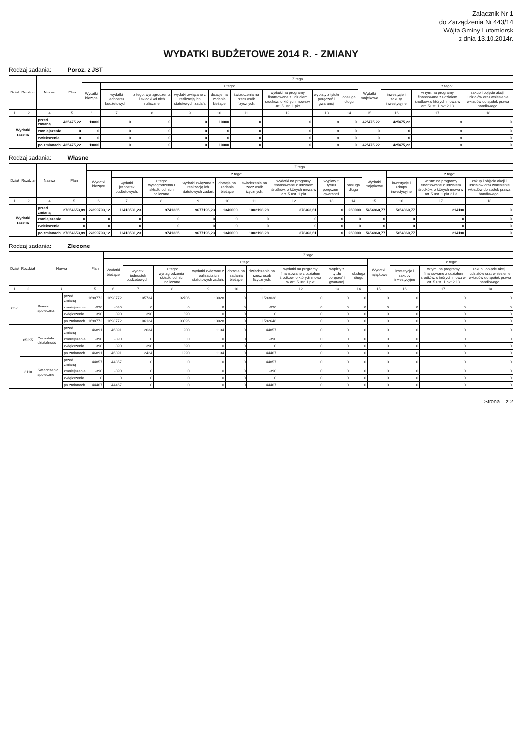Załącznik Nr 1
do Zarządzenia Nr 443/14
Wójta Gminy Lutomiersk
z dnia 13.10.2014r.
WYDATKI BUDŻETOWE 2014 R. - ZMIANY
Rodzaj zadania: Poroz. z JST
| Dział | Rozdział | Nazwa | | Plan | Z tego | | | | | | | | | | | | |
| --- | --- | --- | --- | --- | --- | --- | --- | --- | --- | --- | --- | --- | --- | --- | --- | --- | --- |
| | | | | | Wydatki bieżące | z tego: | | | | | | | | Wydatki majątkowe | z tego: | | |
| | | | | | | wydatki jednostek budżetowych, | z tego: wynagrodzenia i składki od nich naliczane | wydatki związane z realizacją ich statutowych zadań; | dotacje na zadania bieżące | świadczenia na rzecz osób fizycznych; | wydatki na programy finansowane z udziałem środków, o których mowa w art. 5 ust. 1 pkt | wypłaty z tytułu poręczeń i gwarancji | obsługa długu | | inwestycje i zakupy inwestycyjne | w tym: na programy finansowane z udziałem środków, o których mowa w art. 5 ust. 1 pkt 2 i 3 | zakup i objęcie akcji i udziałów oraz wniesienie wkładów do spółek prawa handlowego. |
| 1 | 2 | 4 | | 5 | 6 | 7 | 8 | 9 | 10 | 11 | 12 | 13 | 14 | 15 | 16 | 17 | 18 |
| Wydatki razem: | | | przed zmianą | 435475,22 | 10000 | 0 | 0 | 0 | 10000 | 0 | 0 | 0 | 0 | 425475,22 | 425475,22 | 0 | 0 |
| | | | zmniejszenie | 0 | 0 | 0 | 0 | 0 | 0 | 0 | 0 | 0 | 0 | 0 | 0 | 0 | 0 |
| | | | zwiększenie | 0 | 0 | 0 | 0 | 0 | 0 | 0 | 0 | 0 | 0 | 0 | 0 | 0 | 0 |
| | | | po zmianach | 435475,22 | 10000 | 0 | 0 | 0 | 10000 | 0 | 0 | 0 | 0 | 425475,22 | 425475,22 | 0 | 0 |
Rodzaj zadania: Własne
| Dział | Rozdział | Nazwa | | Plan | Z tego | | | | | | | | | | | | |
| --- | --- | --- | --- | --- | --- | --- | --- | --- | --- | --- | --- | --- | --- | --- | --- | --- | --- |
| | | | | | Wydatki bieżące | z tego: | | | | | | | | Wydatki majątkowe | z tego: | | |
| | | | | | | wydatki jednostek budżetowych, | z tego: wynagrodzenia i składki od nich naliczane | wydatki związane z realizacją ich statutowych zadań; | dotacje na zadania bieżące | świadczenia na rzecz osób fizycznych; | wydatki na programy finansowane z udziałem środków, o których mowa w art. 5 ust. 1 pkt | wypłaty z tytułu poręczeń i gwarancji | obsługa długu | | inwestycje i zakupy inwestycyjne | w tym: na programy finansowane z udziałem środków, o których mowa w art. 5 ust. 1 pkt 2 i 3 | zakup i objęcie akcji i udziałów oraz wniesienie wkładów do spółek prawa handlowego. |
| 1 | 2 | 4 | | 5 | 6 | 7 | 8 | 9 | 10 | 11 | 12 | 13 | 14 | 15 | 16 | 17 | 18 |
| Wydatki razem: | | | przed zmianą | 27854653,89 | 22399793,12 | 19418531,23 | 9741335 | 9677196,23 | 1340600 | 1002198,28 | 378463,61 | 0 | 260000 | 5454860,77 | 5454860,77 | 214100 | 0 |
| | | | zmniejszenie | 0 | 0 | 0 | 0 | 0 | 0 | 0 | 0 | 0 | 0 | 0 | 0 | 0 | 0 |
| | | | zwiększenie | 0 | 0 | 0 | 0 | 0 | 0 | 0 | 0 | 0 | 0 | 0 | 0 | 0 | 0 |
| | | | po zmianach | 27854653,89 | 22399793,12 | 19418531,23 | 9741335 | 9677196,23 | 1340600 | 1002198,28 | 378463,61 | 0 | 260000 | 5454860,77 | 5454860,77 | 214100 | 0 |
Rodzaj zadania: Zlecone
| Dział | Rozdział | Nazwa | | Plan | Z tego | | | | | | | | | | | | |
| --- | --- | --- | --- | --- | --- | --- | --- | --- | --- | --- | --- | --- | --- | --- | --- | --- | --- |
| | | | | | Wydatki bieżące | z tego: | | | | | | | | Wydatki majątkowe | z tego: | | |
| | | | | | | wydatki jednostek budżetowych, | z tego: wynagrodzenia i składki od nich naliczane | wydatki związane z realizacją ich statutowych zadań; | dotacje na zadania bieżące | świadczenia na rzecz osób fizycznych; | wydatki na programy finansowane z udziałem środków, o których mowa w art. 5 ust. 1 pkt | wypłaty z tytułu poręczeń i gwarancji | obsługa długu | | inwestycje i zakupy inwestycyjne | w tym: na programy finansowane z udziałem środków, o których mowa w art. 5 ust. 1 pkt 2 i 3 | zakup i objęcie akcji i udziałów oraz wniesienie wkładów do spółek prawa handlowego. |
| 1 | 2 | 4 | | 5 | 6 | 7 | 8 | 9 | 10 | 11 | 12 | 13 | 14 | 15 | 16 | 17 | 18 |
| 852 | | Pomoc społeczna | przed zmianą | 1698772 | 1698772 | 105734 | 92706 | 13028 | 0 | 1593038 | 0 | 0 | 0 | 0 | 0 | 0 | 0 |
| | | | zmniejszenie | -390 | -390 | 0 | 0 | 0 | 0 | -390 | 0 | 0 | 0 | 0 | 0 | 0 | 0 |
| | | | zwiększenie | 390 | 390 | 390 | 390 | 0 | 0 | 0 | 0 | 0 | 0 | 0 | 0 | 0 | 0 |
| | | | po zmianach | 1698772 | 1698772 | 106124 | 93096 | 13028 | 0 | 1592648 | 0 | 0 | 0 | 0 | 0 | 0 | 0 |
| | 85295 | Pozostała działalność | przed zmianą | 46891 | 46891 | 2034 | 900 | 1134 | 0 | 44857 | 0 | 0 | 0 | 0 | 0 | 0 | 0 |
| | | | zmniejszenie | -390 | -390 | 0 | 0 | 0 | 0 | -390 | 0 | 0 | 0 | 0 | 0 | 0 | 0 |
| | | | zwiększenie | 390 | 390 | 390 | 390 | 0 | 0 | 0 | 0 | 0 | 0 | 0 | 0 | 0 | 0 |
| | | | po zmianach | 46891 | 46891 | 2424 | 1290 | 1134 | 0 | 44467 | 0 | 0 | 0 | 0 | 0 | 0 | 0 |
| | 3110 | Świadczenia społeczne | przed zmianą | 44857 | 44857 | 0 | 0 | 0 | 0 | 44857 | 0 | 0 | 0 | 0 | 0 | 0 | 0 |
| | | | zmniejszenie | -390 | -390 | 0 | 0 | 0 | 0 | -390 | 0 | 0 | 0 | 0 | 0 | 0 | 0 |
| | | | zwiększenie | 0 | 0 | 0 | 0 | 0 | 0 | 0 | 0 | 0 | 0 | 0 | 0 | 0 | 0 |
| | | | po zmianach | 44467 | 44467 | 0 | 0 | 0 | 0 | 44467 | 0 | 0 | 0 | 0 | 0 | 0 | 0 |
Strona 1 z 2